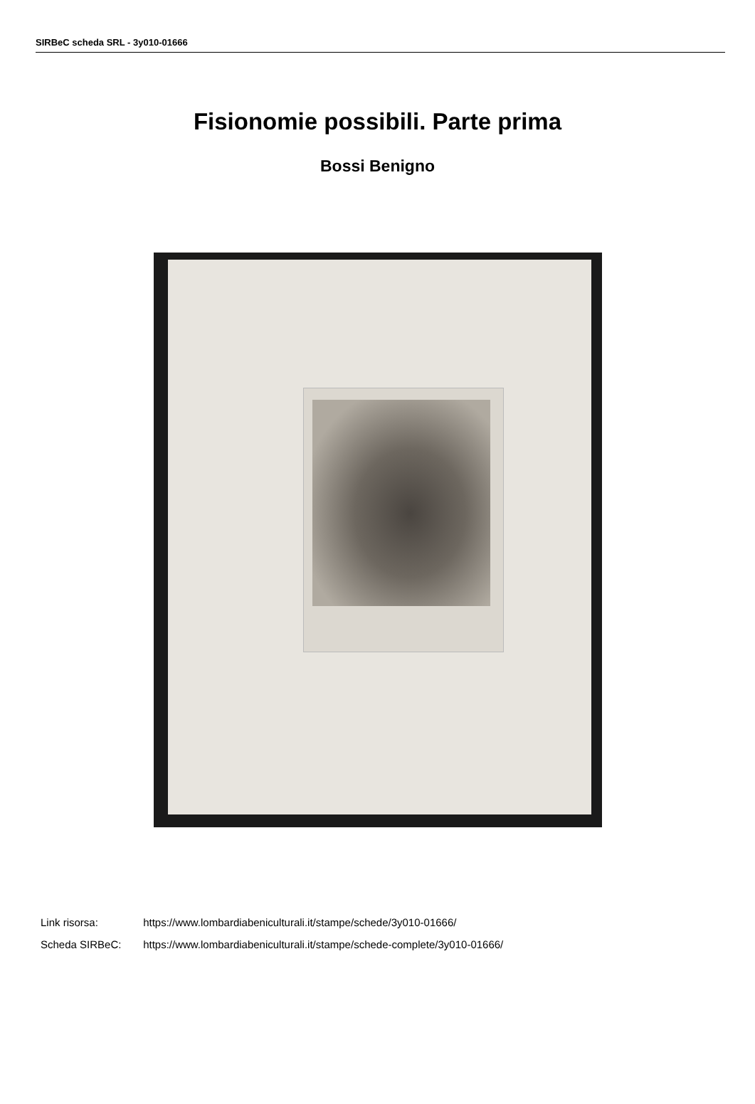SIRBeC scheda SRL - 3y010-01666
Fisionomie possibili. Parte prima
Bossi Benigno
Link risorsa: https://www.lombardiabeniculturali.it/stampe/schede/3y010-01666/
Scheda SIRBeC: https://www.lombardiabeniculturali.it/stampe/schede-complete/3y010-01666/